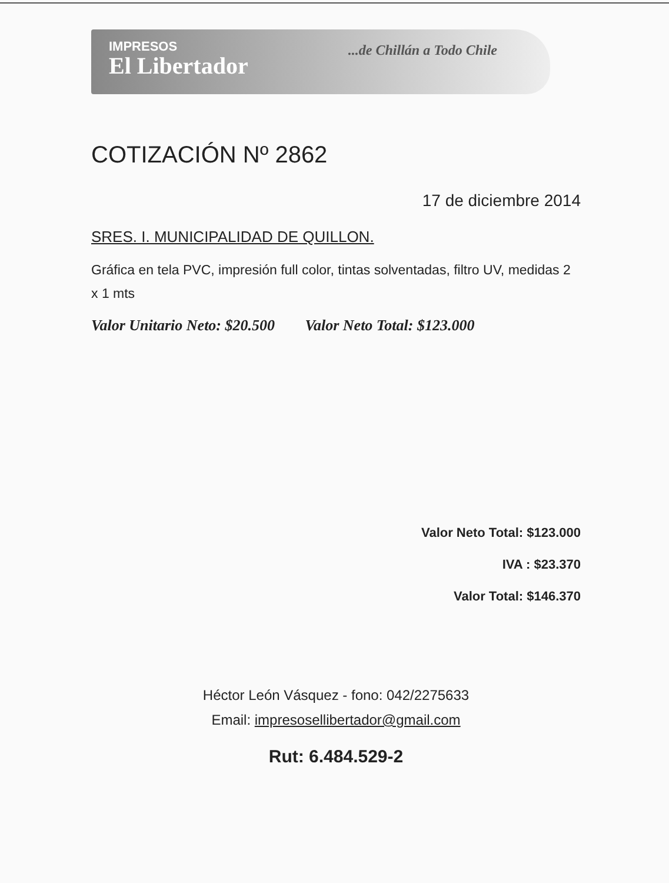IMPRESOS
El Libertador
...de Chillán a Todo Chile
COTIZACIÓN Nº 2862
17 de diciembre 2014
SRES. I. MUNICIPALIDAD DE QUILLON.
Gráfica en tela PVC, impresión full color, tintas solventadas, filtro UV, medidas 2 x 1 mts
Valor Unitario Neto: $20.500 Valor Neto Total: $123.000
Valor Neto Total: $123.000
IVA : $23.370
Valor Total: $146.370
Héctor León Vásquez - fono: 042/2275633
Email: impresosellibertador@gmail.com
Rut: 6.484.529-2